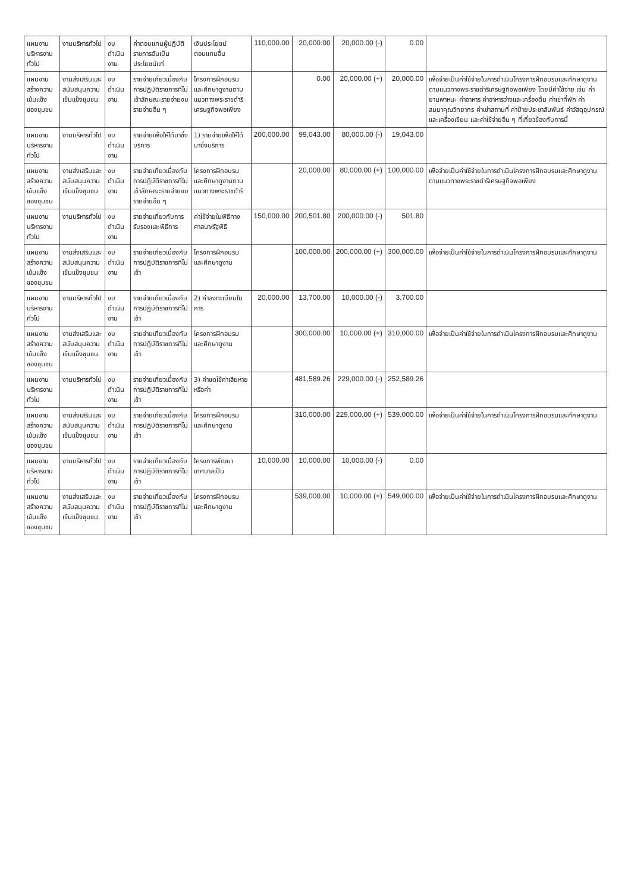| แผนงานบริหารงานทั่วไป | งานบริหารทั่วไป | งบดำเนินงาน | ค่าตอบแทนผู้ปฏิบัติราชการอันเป็นประโยชน์แก่ | เงินประโยชน์ตอบแทนอื่น | 110,000.00 | 20,000.00 | 20,000.00 (-) | 0.00 | |
| แผนงานสร้างความเข้มแข็งของชุมชน | งานส่งเสริมและสนับสนุนความเข้มแข็งชุมชน | งบดำเนินงาน | รายจ่ายเกี่ยวเนื่องกับการปฏิบัติราชการที่ไม่เข้าลักษณะรายจ่ายงบรายจ่ายอื่น ๆ | โครงการฝึกอบรมและศึกษาดูงานตามแนวทางพระราชดำริเศรษฐกิจพอเพียง | | 0.00 | 20,000.00 (+) | 20,000.00 | เพื่อจ่ายเป็นค่าใช้จ่ายในการดำเนินโครงการฝึกอบรมและศึกษาดูงานตามแนวทางพระราชดำริเศรษฐกิจพอเพียง โดยมีค่าใช้จ่าย เช่น ค่ายานพาหนะ ค่าอาหาร ค่าอาหารว่างและเครื่องดื่ม ค่าเช่าที่พัก ค่าสมนาคุณวิทยากร ค่าเช่าสถานที่ ค่าป้ายประชาสัมพันธ์ ค่าวัสดุอุปกรณ์และเครื่องเขียน และค่าใช้จ่ายอื่น ๆ ที่เกี่ยวข้องกับการนี้ |
| แผนงานบริหารงานทั่วไป | งานบริหารทั่วไป | งบดำเนินงาน | รายจ่ายเพื่อให้ได้มาซึ่งบริการ | 1) รายจ่ายเพื่อให้ได้มาซึ่งบริการ | 200,000.00 | 99,043.00 | 80,000.00 (-) | 19,043.00 | |
| แผนงานสร้างความเข้มแข็งของชุมชน | งานส่งเสริมและสนับสนุนความเข้มแข็งชุมชน | งบดำเนินงาน | รายจ่ายเกี่ยวเนื่องกับการปฏิบัติราชการที่ไม่เข้าลักษณะรายจ่ายงบรายจ่ายอื่น ๆ | โครงการฝึกอบรมและศึกษาดูงานตามแนวทางพระราชดำริ | | 20,000.00 | 80,000.00 (+) | 100,000.00 | เพื่อจ่ายเป็นค่าใช้จ่ายในการดำเนินโครงการฝึกอบรมและศึกษาดูงานตามแนวทางพระราชดำริเศรษฐกิจพอเพียง |
| แผนงานบริหารงานทั่วไป | งานบริหารทั่วไป | งบดำเนินงาน | รายจ่ายเกี่ยวกับการรับรองและพิธีการ | ค่าใช้จ่ายในพิธีทางศาสนา/รัฐพิธี | 150,000.00 | 200,501.80 | 200,000.00 (-) | 501.80 | |
| แผนงานสร้างความเข้มแข็งของชุมชน | งานส่งเสริมและสนับสนุนความเข้มแข็งชุมชน | งบดำเนินงาน | รายจ่ายเกี่ยวเนื่องกับการปฏิบัติราชการที่ไม่เข้า | โครงการฝึกอบรมและศึกษาดูงาน | | 100,000.00 | 200,000.00 (+) | 300,000.00 | เพื่อจ่ายเป็นค่าใช้จ่ายในการดำเนินโครงการฝึกอบรมและศึกษาดูงาน |
| แผนงานบริหารงานทั่วไป | งานบริหารทั่วไป | งบดำเนินงาน | รายจ่ายเกี่ยวเนื่องกับการปฏิบัติราชการที่ไม่เข้า | 2) ค่าลงทะเบียนในการ | 20,000.00 | 13,700.00 | 10,000.00 (-) | 3,700.00 | |
| แผนงานสร้างความเข้มแข็งของชุมชน | งานส่งเสริมและสนับสนุนความเข้มแข็งชุมชน | งบดำเนินงาน | รายจ่ายเกี่ยวเนื่องกับการปฏิบัติราชการที่ไม่เข้า | โครงการฝึกอบรมและศึกษาดูงาน | | 300,000.00 | 10,000.00 (+) | 310,000.00 | เพื่อจ่ายเป็นค่าใช้จ่ายในการดำเนินโครงการฝึกอบรมและศึกษาดูงาน |
| แผนงานบริหารงานทั่วไป | งานบริหารทั่วไป | งบดำเนินงาน | รายจ่ายเกี่ยวเนื่องกับการปฏิบัติราชการที่ไม่เข้า | 3) ค่าชดใช้ค่าเสียหายหรือค่า | | 481,589.26 | 229,000.00 (-) | 252,589.26 | |
| แผนงานสร้างความเข้มแข็งของชุมชน | งานส่งเสริมและสนับสนุนความเข้มแข็งชุมชน | งบดำเนินงาน | รายจ่ายเกี่ยวเนื่องกับการปฏิบัติราชการที่ไม่เข้า | โครงการฝึกอบรมและศึกษาดูงาน | | 310,000.00 | 229,000.00 (+) | 539,000.00 | เพื่อจ่ายเป็นค่าใช้จ่ายในการดำเนินโครงการฝึกอบรมและศึกษาดูงาน |
| แผนงานบริหารงานทั่วไป | งานบริหารทั่วไป | งบดำเนินงาน | รายจ่ายเกี่ยวเนื่องกับการปฏิบัติราชการที่ไม่เข้า | โครงการพัฒนาเทศบาลเป็น | 10,000.00 | 10,000.00 | 10,000.00 (-) | 0.00 | |
| แผนงานสร้างความเข้มแข็งของชุมชน | งานส่งเสริมและสนับสนุนความเข้มแข็งชุมชน | งบดำเนินงาน | รายจ่ายเกี่ยวเนื่องกับการปฏิบัติราชการที่ไม่เข้า | โครงการฝึกอบรมและศึกษาดูงาน | | 539,000.00 | 10,000.00 (+) | 549,000.00 | เพื่อจ่ายเป็นค่าใช้จ่ายในการดำเนินโครงการฝึกอบรมและศึกษาดูงาน |